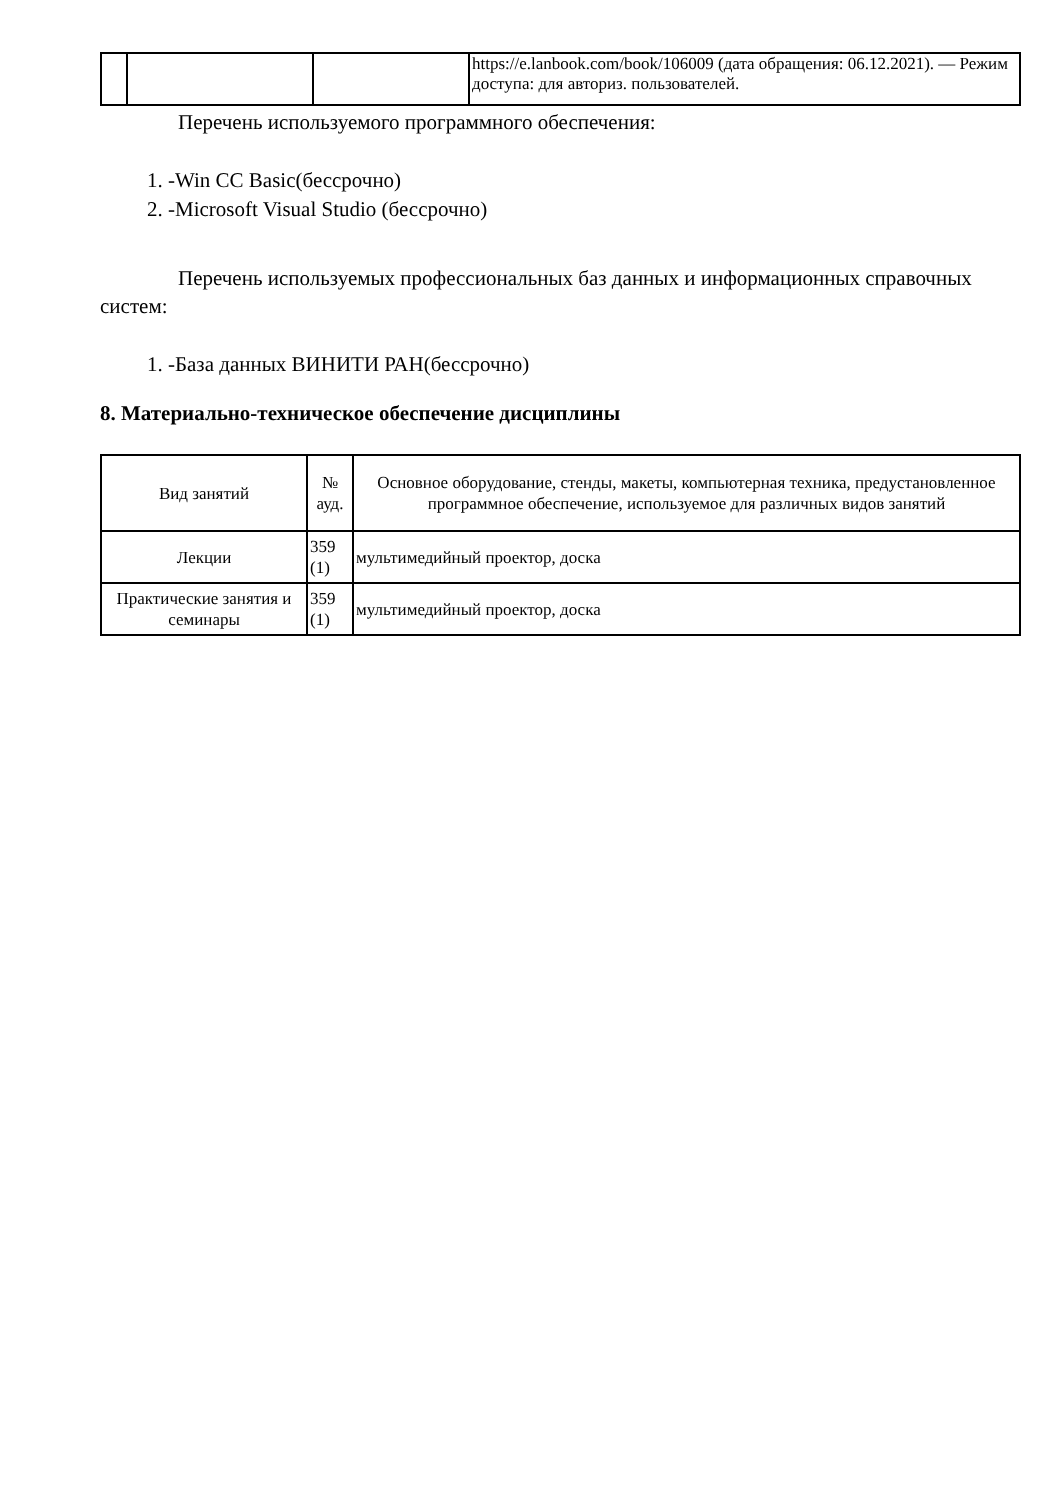| | | | https://e.lanbook.com/book/106009 (дата обращения: 06.12.2021). — Режим доступа: для авториз. пользователей. |
Перечень используемого программного обеспечения:
1. -Win CC Basic(бессрочно)
2. -Microsoft Visual Studio (бессрочно)
Перечень используемых профессиональных баз данных и информационных справочных систем:
1. -База данных ВИНИТИ РАН(бессрочно)
8. Материально-техническое обеспечение дисциплины
| Вид занятий | № ауд. | Основное оборудование, стенды, макеты, компьютерная техника, предустановленное программное обеспечение, используемое для различных видов занятий |
| --- | --- | --- |
| Лекции | 359 (1) | мультимедийный проектор, доска |
| Практические занятия и семинары | 359 (1) | мультимедийный проектор, доска |